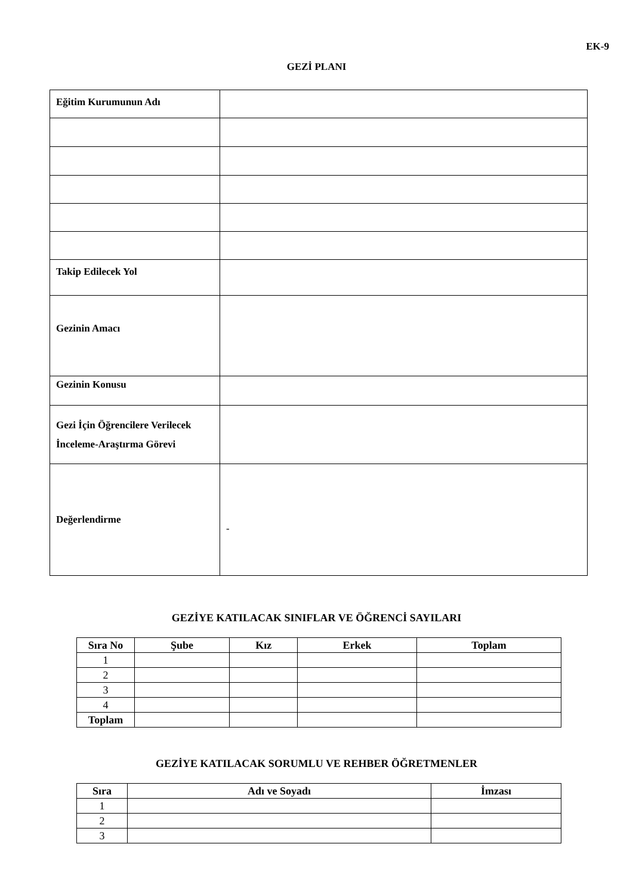EK-9
GEZİ PLANI
| Eğitim Kurumunun Adı | |
| Takip Edilecek Yol | |
| Gezinin Amacı | |
| Gezinin Konusu | |
| Gezi İçin Öğrencilere Verilecek İnceleme-Araştırma Görevi | |
| Değerlendirme | - |
GEZİYE KATILACAK SINIFLAR VE ÖĞRENCİ SAYILARI
| Sıra No | Şube | Kız | Erkek | Toplam |
| --- | --- | --- | --- | --- |
| 1 | | | | |
| 2 | | | | |
| 3 | | | | |
| 4 | | | | |
| Toplam | | | | |
GEZİYE KATILACAK SORUMLU VE REHBER ÖĞRETMENLER
| Sıra | Adı ve Soyadı | İmzası |
| --- | --- | --- |
| 1 | | |
| 2 | | |
| 3 | | |